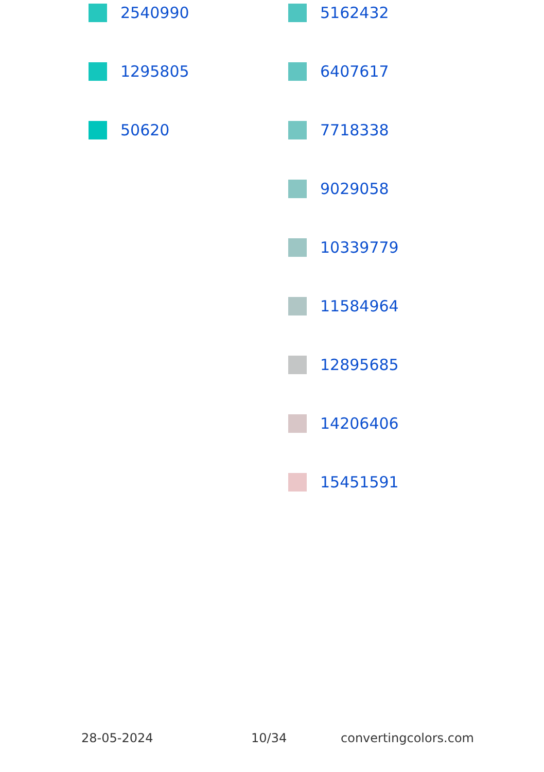2540990
1295805
50620
5162432
6407617
7718338
9029058
10339779
11584964
12895685
14206406
15451591
28-05-2024 10/34 convertingcolors.com